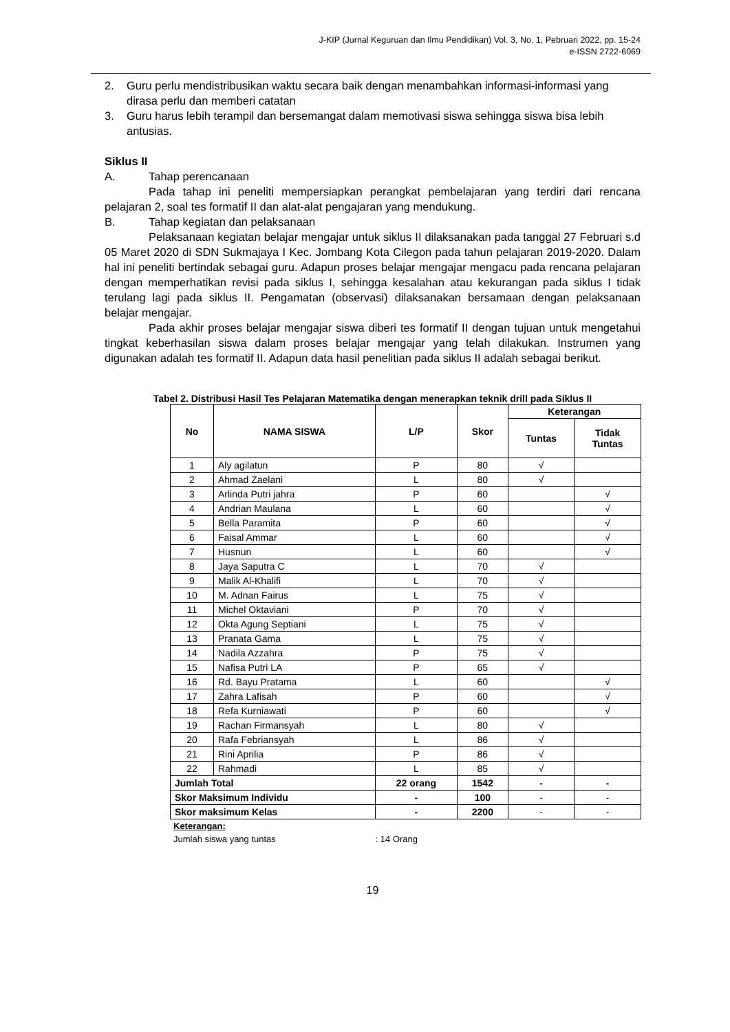J-KIP (Jurnal Keguruan dan Ilmu Pendidikan) Vol. 3, No. 1, Pebruari 2022, pp. 15-24
e-ISSN 2722-6069
2. Guru perlu mendistribusikan waktu secara baik dengan menambahkan informasi-informasi yang dirasa perlu dan memberi catatan
3. Guru harus lebih terampil dan bersemangat dalam memotivasi siswa sehingga siswa bisa lebih antusias.
Siklus II
A. Tahap perencanaan
Pada tahap ini peneliti mempersiapkan perangkat pembelajaran yang terdiri dari rencana pelajaran 2, soal tes formatif II dan alat-alat pengajaran yang mendukung.
B. Tahap kegiatan dan pelaksanaan
Pelaksanaan kegiatan belajar mengajar untuk siklus II dilaksanakan pada tanggal 27 Februari s.d 05 Maret 2020 di SDN Sukmajaya I Kec. Jombang Kota Cilegon pada tahun pelajaran 2019-2020. Dalam hal ini peneliti bertindak sebagai guru. Adapun proses belajar mengajar mengacu pada rencana pelajaran dengan memperhatikan revisi pada siklus I, sehingga kesalahan atau kekurangan pada siklus I tidak terulang lagi pada siklus II. Pengamatan (observasi) dilaksanakan bersamaan dengan pelaksanaan belajar mengajar.
Pada akhir proses belajar mengajar siswa diberi tes formatif II dengan tujuan untuk mengetahui tingkat keberhasilan siswa dalam proses belajar mengajar yang telah dilakukan. Instrumen yang digunakan adalah tes formatif II. Adapun data hasil penelitian pada siklus II adalah sebagai berikut.
Tabel 2. Distribusi Hasil Tes Pelajaran Matematika dengan menerapkan teknik drill pada Siklus II
| No | NAMA SISWA | L/P | Skor | Keterangan | |
| --- | --- | --- | --- | --- | --- |
| | | | | Tuntas | Tidak Tuntas |
| 1 | Aly agilatun | P | 80 | √ | |
| 2 | Ahmad Zaelani | L | 80 | √ | |
| 3 | Arlinda Putri jahra | P | 60 | | √ |
| 4 | Andrian Maulana | L | 60 | | √ |
| 5 | Bella Paramita | P | 60 | | √ |
| 6 | Faisal Ammar | L | 60 | | √ |
| 7 | Husnun | L | 60 | | √ |
| 8 | Jaya Saputra C | L | 70 | √ | |
| 9 | Malik Al-Khalifi | L | 70 | √ | |
| 10 | M. Adnan Fairus | L | 75 | √ | |
| 11 | Michel Oktaviani | P | 70 | √ | |
| 12 | Okta Agung Septiani | L | 75 | √ | |
| 13 | Pranata Gama | L | 75 | √ | |
| 14 | Nadila Azzahra | P | 75 | √ | |
| 15 | Nafisa Putri LA | P | 65 | √ | |
| 16 | Rd. Bayu Pratama | L | 60 | | √ |
| 17 | Zahra Lafisah | P | 60 | | √ |
| 18 | Refa Kurniawati | P | 60 | | √ |
| 19 | Rachan Firmansyah | L | 80 | √ | |
| 20 | Rafa Febriansyah | L | 86 | √ | |
| 21 | Rini Aprilia | P | 86 | √ | |
| 22 | Rahmadi | L | 85 | √ | |
| Jumlah Total | | 22 orang | 1542 | - | - |
| Skor Maksimum Individu | | - | 100 | - | - |
| Skor maksimum Kelas | | - | 2200 | - | - |
Keterangan:
Jumlah siswa yang tuntas : 14 Orang
19